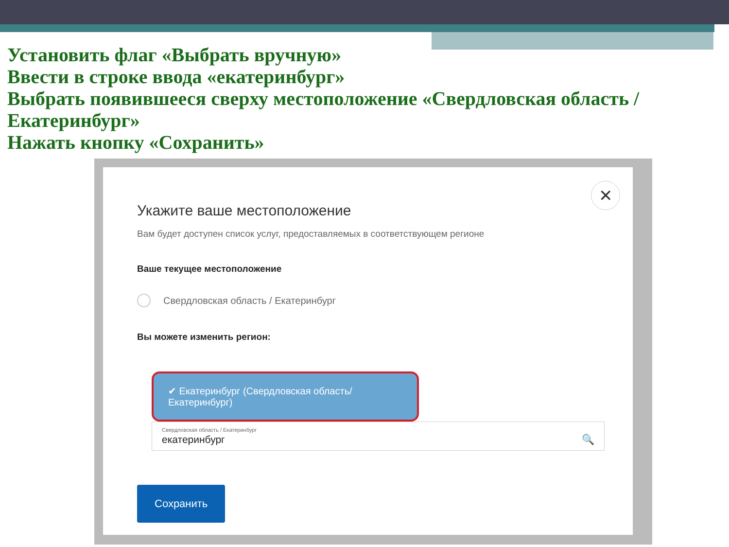Установить флаг «Выбрать вручную»
Ввести в строке ввода «екатеринбург»
Выбрать появившееся сверху местоположение «Свердловская область / Екатеринбург»
Нажать кнопку «Сохранить»
✕
Укажите ваше местоположение
Вам будет доступен список услуг, предоставляемых в соответствующем регионе
Ваше текущее местоположение
Свердловская область / Екатеринбург
Вы можете изменить регион:
✔ Екатеринбург (Свердловская область/Екатеринбург)
Свердловская область / Екатеринбург
екатеринбург 🔍
Сохранить